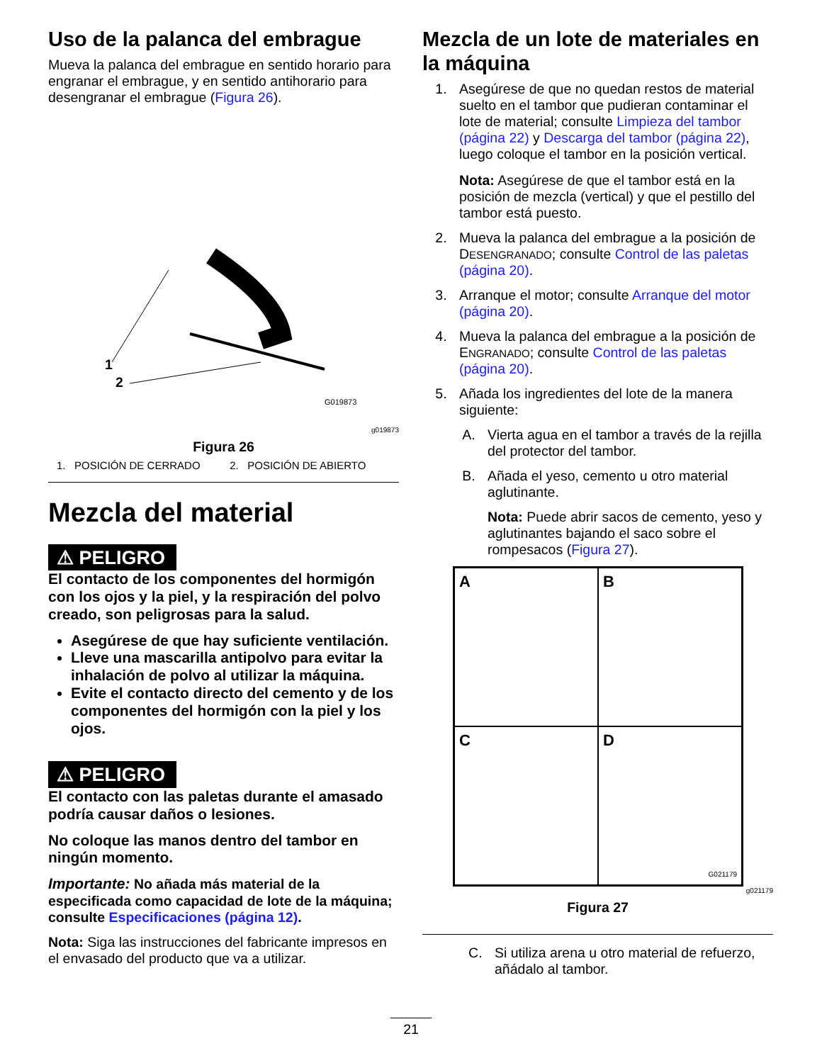Uso de la palanca del embrague
Mueva la palanca del embrague en sentido horario para engranar el embrague, y en sentido antihorario para desengranar el embrague (Figura 26).
1
2
G019873
g019873
Figura 26
1. POSICIÓN DE CERRADO 2. POSICIÓN DE ABIERTO
Mezcla del material
⚠ PELIGRO
El contacto de los componentes del hormigón con los ojos y la piel, y la respiración del polvo creado, son peligrosas para la salud.
Asegúrese de que hay suficiente ventilación.
Lleve una mascarilla antipolvo para evitar la inhalación de polvo al utilizar la máquina.
Evite el contacto directo del cemento y de los componentes del hormigón con la piel y los ojos.
⚠ PELIGRO
El contacto con las paletas durante el amasado podría causar daños o lesiones.
No coloque las manos dentro del tambor en ningún momento.
Importante: No añada más material de la especificada como capacidad de lote de la máquina; consulte Especificaciones (página 12).
Nota: Siga las instrucciones del fabricante impresos en el envasado del producto que va a utilizar.
Mezcla de un lote de materiales en la máquina
1. Asegúrese de que no quedan restos de material suelto en el tambor que pudieran contaminar el lote de material; consulte Limpieza del tambor (página 22) y Descarga del tambor (página 22), luego coloque el tambor en la posición vertical.
Nota: Asegúrese de que el tambor está en la posición de mezcla (vertical) y que el pestillo del tambor está puesto.
2. Mueva la palanca del embrague a la posición de DESENGRANADO; consulte Control de las paletas (página 20).
3. Arranque el motor; consulte Arranque del motor (página 20).
4. Mueva la palanca del embrague a la posición de ENGRANADO; consulte Control de las paletas (página 20).
5. Añada los ingredientes del lote de la manera siguiente:
A. Vierta agua en el tambor a través de la rejilla del protector del tambor.
B. Añada el yeso, cemento u otro material aglutinante.
Nota: Puede abrir sacos de cemento, yeso y aglutinantes bajando el saco sobre el rompesacos (Figura 27).
A
B
C
D
G021179
g021179
Figura 27
C. Si utiliza arena u otro material de refuerzo, añádalo al tambor.
21